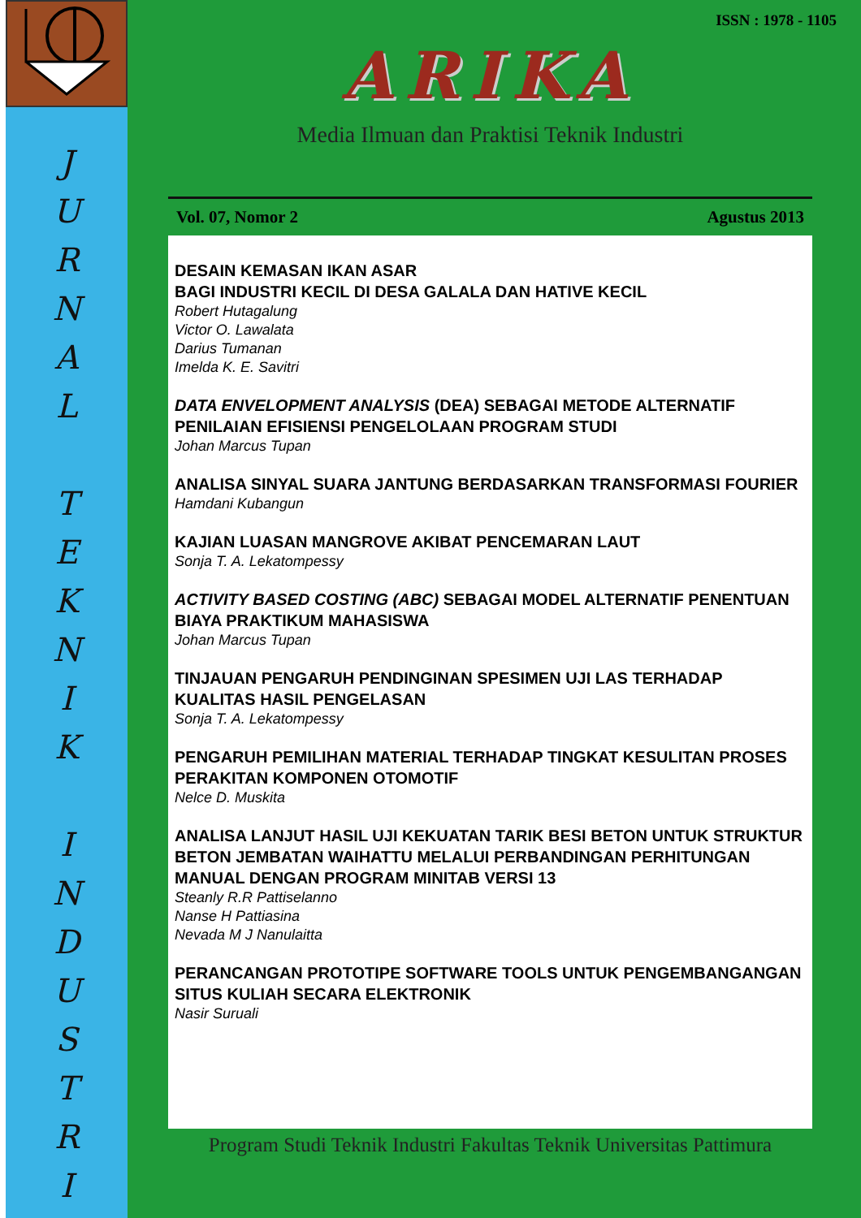J
U
R
N
A
L
T
E
K
N
I
K
I
N
D
U
S
T
R
I
ISSN : 1978 - 1105
ARIKA
Media Ilmuan dan Praktisi Teknik Industri
Vol. 07, Nomor 2 Agustus 2013
DESAIN KEMASAN IKAN ASAR
BAGI INDUSTRI KECIL DI DESA GALALA DAN HATIVE KECIL
Robert Hutagalung
Victor O. Lawalata
Darius Tumanan
Imelda K. E. Savitri
DATA ENVELOPMENT ANALYSIS (DEA) SEBAGAI METODE ALTERNATIF PENILAIAN EFISIENSI PENGELOLAAN PROGRAM STUDI
Johan Marcus Tupan
ANALISA SINYAL SUARA JANTUNG BERDASARKAN TRANSFORMASI FOURIER
Hamdani Kubangun
KAJIAN LUASAN MANGROVE AKIBAT PENCEMARAN LAUT
Sonja T. A. Lekatompessy
ACTIVITY BASED COSTING (ABC) SEBAGAI MODEL ALTERNATIF PENENTUAN BIAYA PRAKTIKUM MAHASISWA
Johan Marcus Tupan
TINJAUAN PENGARUH PENDINGINAN SPESIMEN UJI LAS TERHADAP KUALITAS HASIL PENGELASAN
Sonja T. A. Lekatompessy
PENGARUH PEMILIHAN MATERIAL TERHADAP TINGKAT KESULITAN PROSES PERAKITAN KOMPONEN OTOMOTIF
Nelce D. Muskita
ANALISA LANJUT HASIL UJI KEKUATAN TARIK BESI BETON UNTUK STRUKTUR BETON JEMBATAN WAIHATTU MELALUI PERBANDINGAN PERHITUNGAN MANUAL DENGAN PROGRAM MINITAB VERSI 13
Steanly R.R Pattiselanno
Nanse H Pattiasina
Nevada M J Nanulaitta
PERANCANGAN PROTOTIPE SOFTWARE TOOLS UNTUK PENGEMBANGANGAN SITUS KULIAH SECARA ELEKTRONIK
Nasir Suruali
Program Studi Teknik Industri Fakultas Teknik Universitas Pattimura